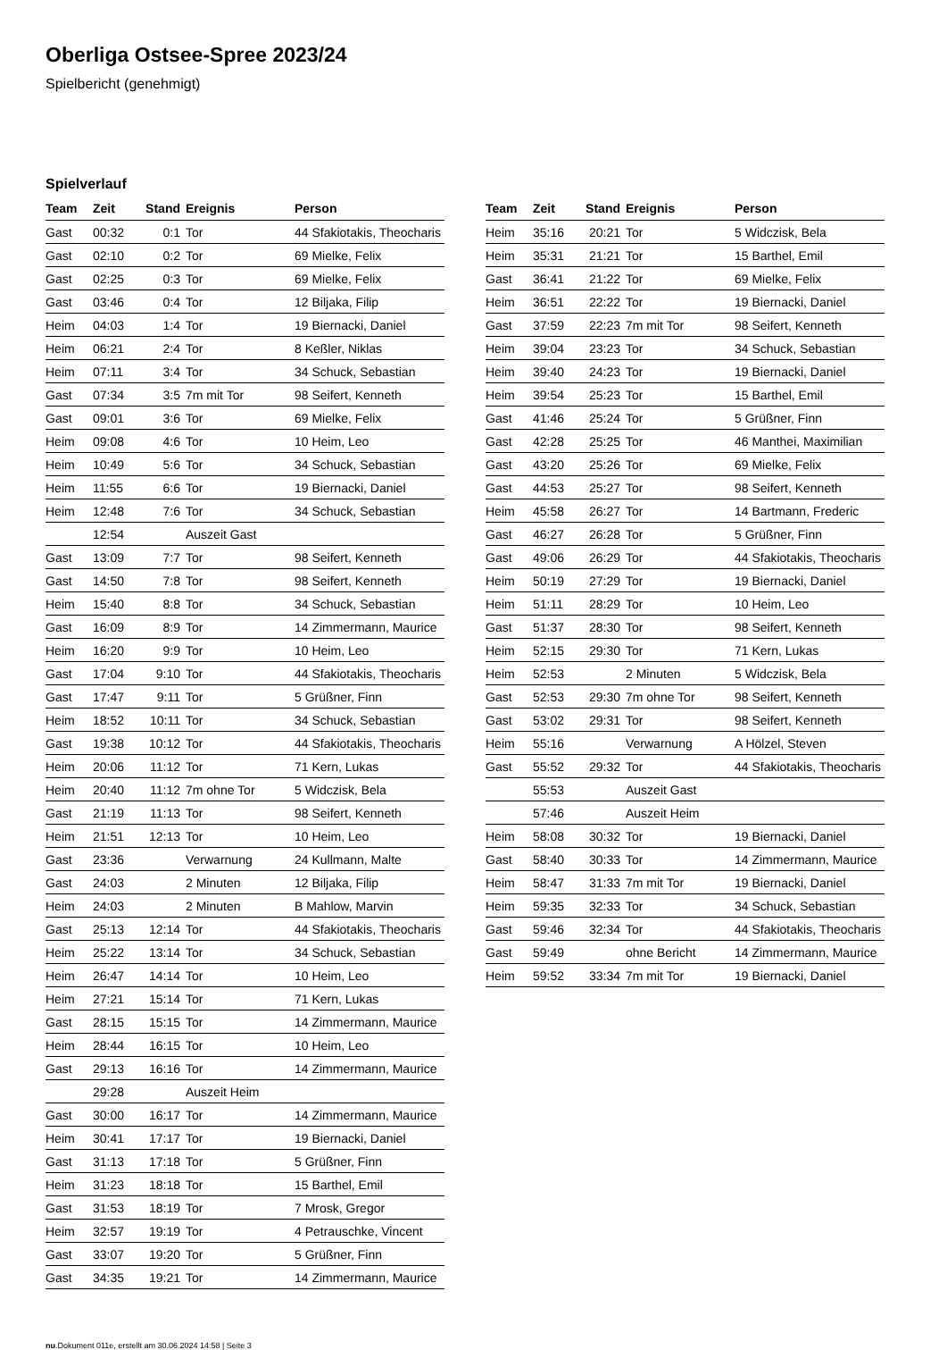Oberliga Ostsee-Spree 2023/24
Spielbericht (genehmigt)
Spielverlauf
| Team | Zeit | Stand | Ereignis | Person |
| --- | --- | --- | --- | --- |
| Gast | 00:32 | 0:1 | Tor | 44 Sfakiotakis, Theocharis |
| Gast | 02:10 | 0:2 | Tor | 69 Mielke, Felix |
| Gast | 02:25 | 0:3 | Tor | 69 Mielke, Felix |
| Gast | 03:46 | 0:4 | Tor | 12 Biljaka, Filip |
| Heim | 04:03 | 1:4 | Tor | 19 Biernacki, Daniel |
| Heim | 06:21 | 2:4 | Tor | 8 Keßler, Niklas |
| Heim | 07:11 | 3:4 | Tor | 34 Schuck, Sebastian |
| Gast | 07:34 | 3:5 | 7m mit Tor | 98 Seifert, Kenneth |
| Gast | 09:01 | 3:6 | Tor | 69 Mielke, Felix |
| Heim | 09:08 | 4:6 | Tor | 10 Heim, Leo |
| Heim | 10:49 | 5:6 | Tor | 34 Schuck, Sebastian |
| Heim | 11:55 | 6:6 | Tor | 19 Biernacki, Daniel |
| Heim | 12:48 | 7:6 | Tor | 34 Schuck, Sebastian |
| | 12:54 | | Auszeit Gast | |
| Gast | 13:09 | 7:7 | Tor | 98 Seifert, Kenneth |
| Gast | 14:50 | 7:8 | Tor | 98 Seifert, Kenneth |
| Heim | 15:40 | 8:8 | Tor | 34 Schuck, Sebastian |
| Gast | 16:09 | 8:9 | Tor | 14 Zimmermann, Maurice |
| Heim | 16:20 | 9:9 | Tor | 10 Heim, Leo |
| Gast | 17:04 | 9:10 | Tor | 44 Sfakiotakis, Theocharis |
| Gast | 17:47 | 9:11 | Tor | 5 Grüßner, Finn |
| Heim | 18:52 | 10:11 | Tor | 34 Schuck, Sebastian |
| Gast | 19:38 | 10:12 | Tor | 44 Sfakiotakis, Theocharis |
| Heim | 20:06 | 11:12 | Tor | 71 Kern, Lukas |
| Heim | 20:40 | 11:12 | 7m ohne Tor | 5 Widczisk, Bela |
| Gast | 21:19 | 11:13 | Tor | 98 Seifert, Kenneth |
| Heim | 21:51 | 12:13 | Tor | 10 Heim, Leo |
| Gast | 23:36 | | Verwarnung | 24 Kullmann, Malte |
| Gast | 24:03 | | 2 Minuten | 12 Biljaka, Filip |
| Heim | 24:03 | | 2 Minuten | B Mahlow, Marvin |
| Gast | 25:13 | 12:14 | Tor | 44 Sfakiotakis, Theocharis |
| Heim | 25:22 | 13:14 | Tor | 34 Schuck, Sebastian |
| Heim | 26:47 | 14:14 | Tor | 10 Heim, Leo |
| Heim | 27:21 | 15:14 | Tor | 71 Kern, Lukas |
| Gast | 28:15 | 15:15 | Tor | 14 Zimmermann, Maurice |
| Heim | 28:44 | 16:15 | Tor | 10 Heim, Leo |
| Gast | 29:13 | 16:16 | Tor | 14 Zimmermann, Maurice |
| | 29:28 | | Auszeit Heim | |
| Gast | 30:00 | 16:17 | Tor | 14 Zimmermann, Maurice |
| Heim | 30:41 | 17:17 | Tor | 19 Biernacki, Daniel |
| Gast | 31:13 | 17:18 | Tor | 5 Grüßner, Finn |
| Heim | 31:23 | 18:18 | Tor | 15 Barthel, Emil |
| Gast | 31:53 | 18:19 | Tor | 7 Mrosk, Gregor |
| Heim | 32:57 | 19:19 | Tor | 4 Petrauschke, Vincent |
| Gast | 33:07 | 19:20 | Tor | 5 Grüßner, Finn |
| Gast | 34:35 | 19:21 | Tor | 14 Zimmermann, Maurice |
| Team | Zeit | Stand | Ereignis | Person |
| --- | --- | --- | --- | --- |
| Heim | 35:16 | 20:21 | Tor | 5 Widczisk, Bela |
| Heim | 35:31 | 21:21 | Tor | 15 Barthel, Emil |
| Gast | 36:41 | 21:22 | Tor | 69 Mielke, Felix |
| Heim | 36:51 | 22:22 | Tor | 19 Biernacki, Daniel |
| Gast | 37:59 | 22:23 | 7m mit Tor | 98 Seifert, Kenneth |
| Heim | 39:04 | 23:23 | Tor | 34 Schuck, Sebastian |
| Heim | 39:40 | 24:23 | Tor | 19 Biernacki, Daniel |
| Heim | 39:54 | 25:23 | Tor | 15 Barthel, Emil |
| Gast | 41:46 | 25:24 | Tor | 5 Grüßner, Finn |
| Gast | 42:28 | 25:25 | Tor | 46 Manthei, Maximilian |
| Gast | 43:20 | 25:26 | Tor | 69 Mielke, Felix |
| Gast | 44:53 | 25:27 | Tor | 98 Seifert, Kenneth |
| Heim | 45:58 | 26:27 | Tor | 14 Bartmann, Frederic |
| Gast | 46:27 | 26:28 | Tor | 5 Grüßner, Finn |
| Gast | 49:06 | 26:29 | Tor | 44 Sfakiotakis, Theocharis |
| Heim | 50:19 | 27:29 | Tor | 19 Biernacki, Daniel |
| Heim | 51:11 | 28:29 | Tor | 10 Heim, Leo |
| Gast | 51:37 | 28:30 | Tor | 98 Seifert, Kenneth |
| Heim | 52:15 | 29:30 | Tor | 71 Kern, Lukas |
| Heim | 52:53 | | 2 Minuten | 5 Widczisk, Bela |
| Gast | 52:53 | 29:30 | 7m ohne Tor | 98 Seifert, Kenneth |
| Gast | 53:02 | 29:31 | Tor | 98 Seifert, Kenneth |
| Heim | 55:16 | | Verwarnung | A Hölzel, Steven |
| Gast | 55:52 | 29:32 | Tor | 44 Sfakiotakis, Theocharis |
| | 55:53 | | Auszeit Gast | |
| | 57:46 | | Auszeit Heim | |
| Heim | 58:08 | 30:32 | Tor | 19 Biernacki, Daniel |
| Gast | 58:40 | 30:33 | Tor | 14 Zimmermann, Maurice |
| Heim | 58:47 | 31:33 | 7m mit Tor | 19 Biernacki, Daniel |
| Heim | 59:35 | 32:33 | Tor | 34 Schuck, Sebastian |
| Gast | 59:46 | 32:34 | Tor | 44 Sfakiotakis, Theocharis |
| Gast | 59:49 | | ohne Bericht | 14 Zimmermann, Maurice |
| Heim | 59:52 | 33:34 | 7m mit Tor | 19 Biernacki, Daniel |
nu.Dokument 011e, erstellt am 30.06.2024 14:58 | Seite 3